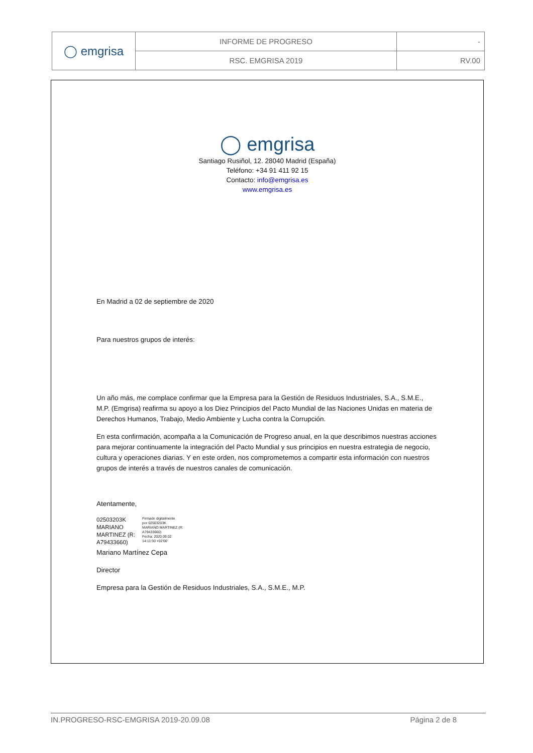| ◯ emgrisa | INFORME DE PROGRESO | - |
| | RSC. EMGRISA 2019 | RV.00 |
◯ emgrisa
Santiago Rusiñol, 12. 28040 Madrid (España)
Teléfono: +34 91 411 92 15
Contacto: info@emgrisa.es
www.emgrisa.es
En Madrid a 02 de septiembre de 2020
Para nuestros grupos de interés:
Un año más, me complace confirmar que la Empresa para la Gestión de Residuos Industriales, S.A., S.M.E., M.P. (Emgrisa) reafirma su apoyo a los Diez Principios del Pacto Mundial de las Naciones Unidas en materia de Derechos Humanos, Trabajo, Medio Ambiente y Lucha contra la Corrupción.
En esta confirmación, acompaña a la Comunicación de Progreso anual, en la que describimos nuestras acciones para mejorar continuamente la integración del Pacto Mundial y sus principios en nuestra estrategia de negocio, cultura y operaciones diarias. Y en este orden, nos comprometemos a compartir esta información con nuestros grupos de interés a través de nuestros canales de comunicación.
Atentamente,
02503203K
MARIANO
MARTINEZ (R:
A79433660)
Firmado digitalmente
por 02503203K
MARIANO MARTINEZ (R:
A79433660)
Fecha: 2020.09.02
14:11:30 +02'00'
Mariano Martínez Cepa
Director
Empresa para la Gestión de Residuos Industriales, S.A., S.M.E., M.P.
IN.PROGRESO-RSC-EMGRISA 2019-20.09.08 Página 2 de 8